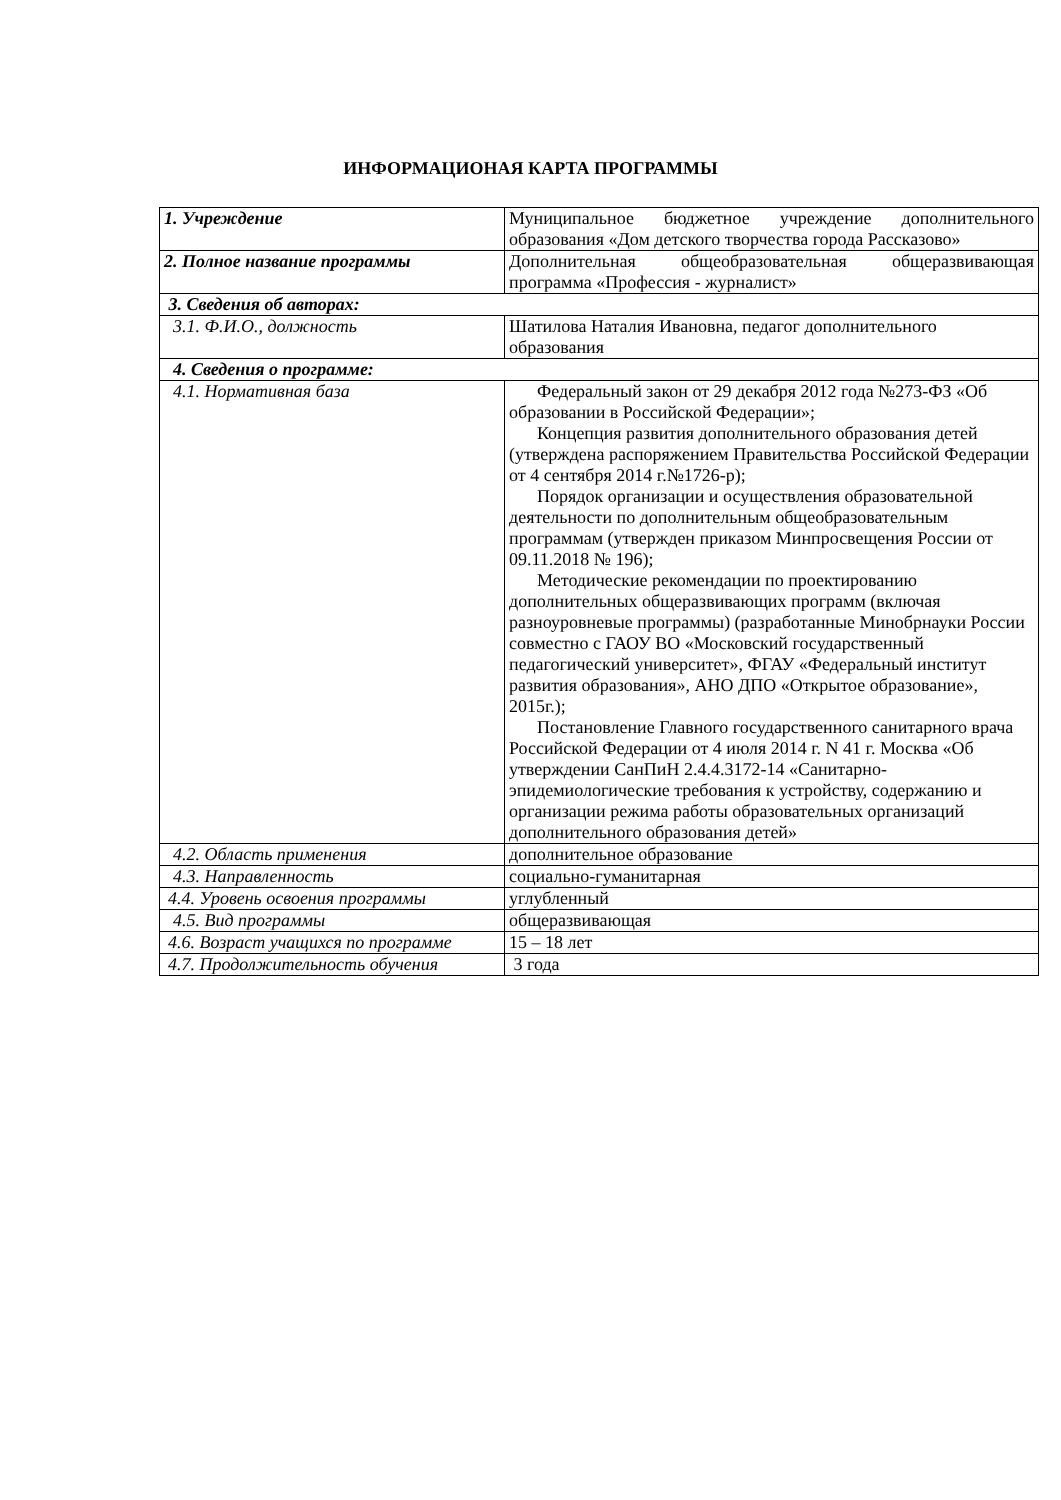ИНФОРМАЦИОНАЯ КАРТА ПРОГРАММЫ
| 1. Учреждение | Муниципальное бюджетное учреждение дополнительного образования «Дом детского творчества города Рассказово» |
| 2. Полное название программы | Дополнительная общеобразовательная общеразвивающая программа «Профессия - журналист» |
| 3. Сведения об авторах: | |
| 3.1. Ф.И.О., должность | Шатилова Наталия Ивановна, педагог дополнительного образования |
| 4. Сведения о программе: | |
| 4.1. Нормативная база | Федеральный закон от 29 декабря 2012 года №273-ФЗ «Об образовании в Российской Федерации»; Концепция развития дополнительного образования детей (утверждена распоряжением Правительства Российской Федерации от 4 сентября 2014 г.№1726-р); Порядок организации и осуществления образовательной деятельности по дополнительным общеобразовательным программам (утвержден приказом Минпросвещения России от 09.11.2018 № 196); Методические рекомендации по проектированию дополнительных общеразвивающих программ (включая разноуровневые программы) (разработанные Минобрнауки России совместно с ГАОУ ВО «Московский государственный педагогический университет», ФГАУ «Федеральный институт развития образования», АНО ДПО «Открытое образование», 2015г.); Постановление Главного государственного санитарного врача Российской Федерации от 4 июля 2014 г. N 41 г. Москва «Об утверждении СанПиН 2.4.4.3172-14 «Санитарно-эпидемиологические требования к устройству, содержанию и организации режима работы образовательных организаций дополнительного образования детей» |
| 4.2. Область применения | дополнительное образование |
| 4.3. Направленность | социально-гуманитарная |
| 4.4. Уровень освоения программы | углубленный |
| 4.5. Вид программы | общеразвивающая |
| 4.6. Возраст учащихся по программе | 15 – 18 лет |
| 4.7. Продолжительность обучения | 3 года |